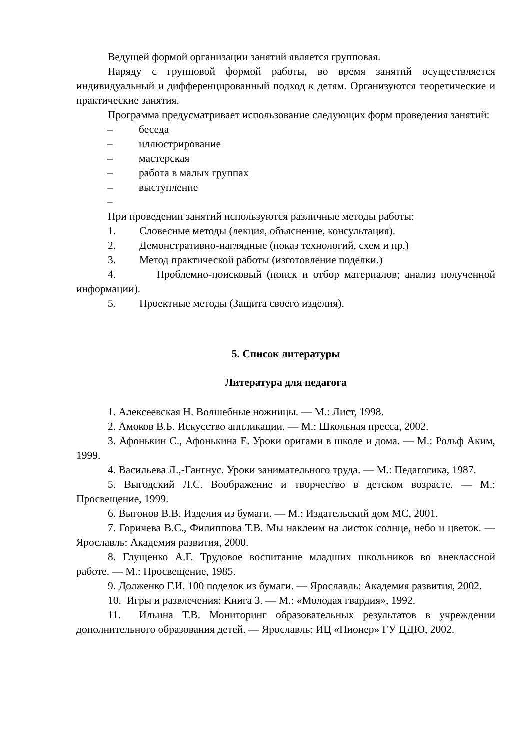Ведущей формой организации занятий является групповая.
Наряду с групповой формой работы, во время занятий осуществляется индивидуальный и дифференцированный подход к детям. Организуются теоретические и практические занятия.
Программа предусматривает использование следующих форм проведения занятий:
– беседа
– иллюстрирование
– мастерская
– работа в малых группах
– выступление
–
При проведении занятий используются различные методы работы:
1. Словесные методы (лекция, объяснение, консультация).
2. Демонстративно-наглядные (показ технологий, схем и пр.)
3. Метод практической работы (изготовление поделки.)
4. Проблемно-поисковый (поиск и отбор материалов; анализ полученной информации).
5. Проектные методы (Защита своего изделия).
5. Список литературы
Литература для педагога
1. Алексеевская Н. Волшебные ножницы. — М.: Лист, 1998.
2. Амоков В.Б. Искусство аппликации. — М.: Школьная пресса, 2002.
3. Афонькин С., Афонькина Е. Уроки оригами в школе и дома. — М.: Рольф Аким, 1999.
4. Васильева Л.,-Гангнус. Уроки занимательного труда. — М.: Педагогика, 1987.
5. Выгодский Л.С. Воображение и творчество в детском возрасте. — М.: Просвещение, 1999.
6. Выгонов В.В. Изделия из бумаги. — М.: Издательский дом МС, 2001.
7. Горичева В.С., Филиппова Т.В. Мы наклеим на листок солнце, небо и цветок. — Ярославль: Академия развития, 2000.
8. Глущенко А.Г. Трудовое воспитание младших школьников во внеклассной работе. — М.: Просвещение, 1985.
9. Долженко Г.И. 100 поделок из бумаги. — Ярославль: Академия развития, 2002.
10. Игры и развлечения: Книга 3. — М.: «Молодая гвардия», 1992.
11. Ильина Т.В. Мониторинг образовательных результатов в учреждении дополнительного образования детей. — Ярославль: ИЦ «Пионер» ГУ ЦДЮ, 2002.